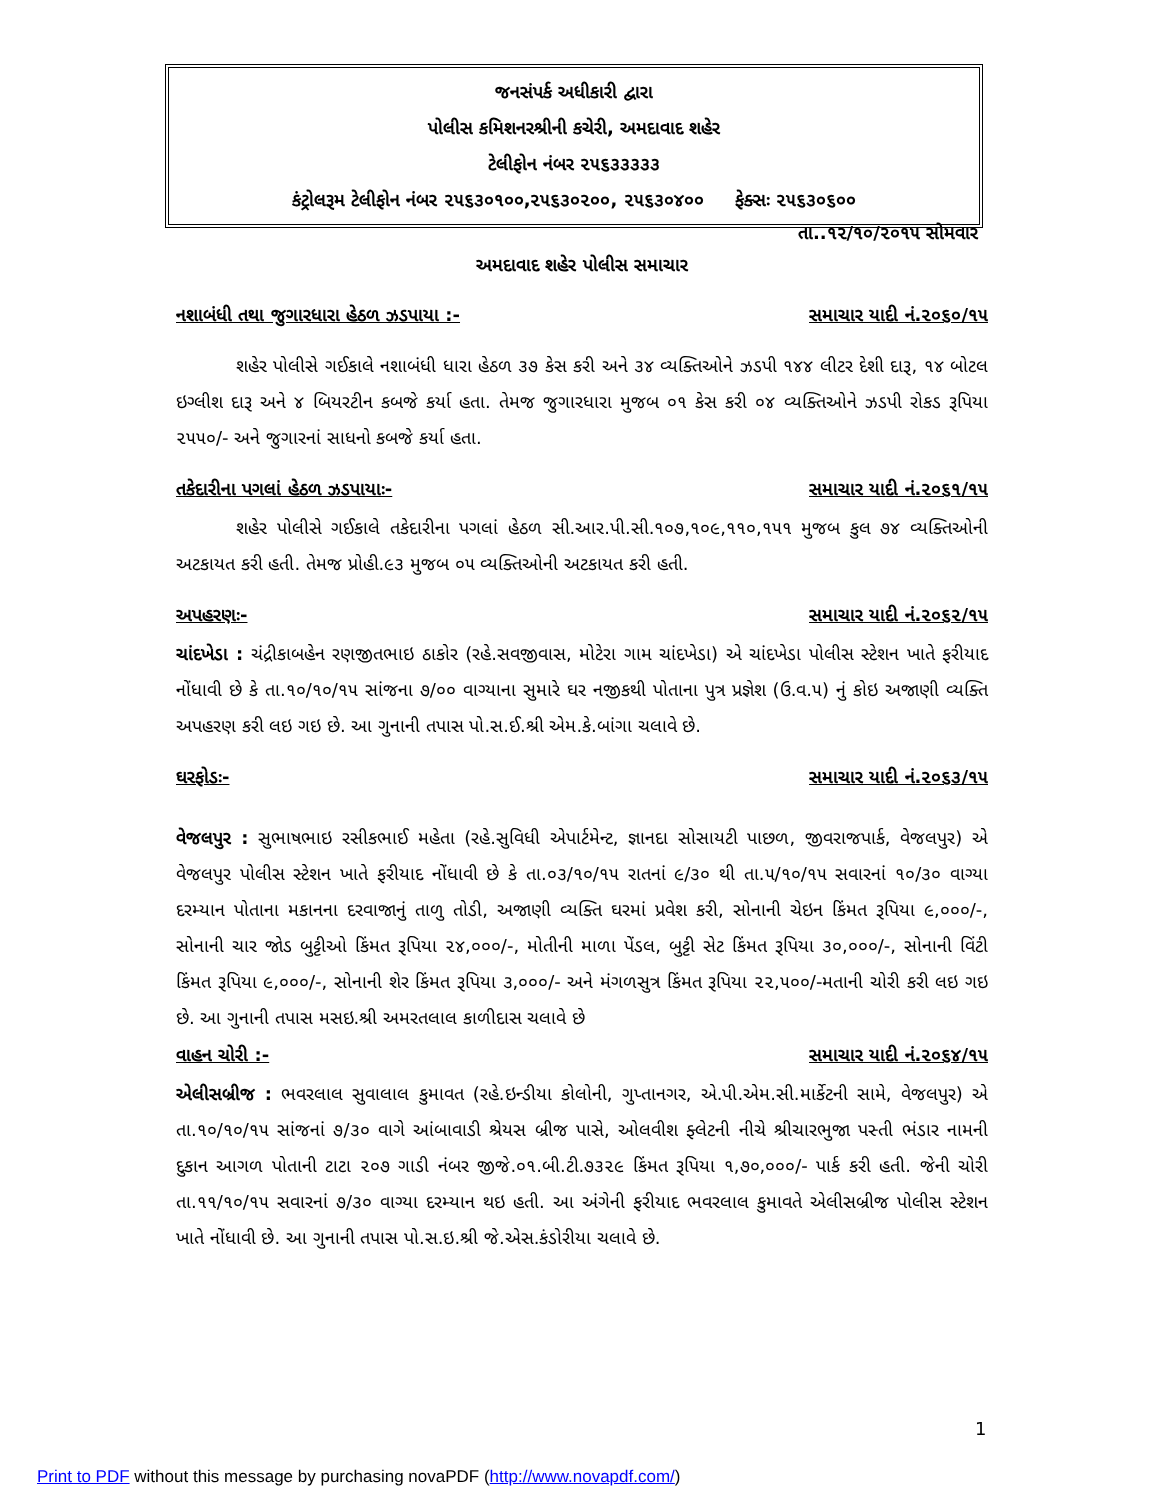જનસંપર્ક અધીકારી દ્વારા
પોલીસ કમિશનરશ્રીની કચેરી, અમદાવાદ શહેર
ટેલીફોન નંબર ૨૫૬૩૩૩૩૩
કંટ્રોલરૂમ ટેલીફોન નંબર ૨૫૬૩૦૧૦૦,૨૫૬૩૦૨૦૦, ૨૫૬૩૦૪૦૦ ફેક્સઃ ૨૫૬૩૦૬૦૦
તા..૧૨/૧૦/૨૦૧૫ સોમવાર
અમદાવાદ શહેર પોલીસ સમાચાર
નશાબંધી તથા જુગારધારા હેઠળ ઝડપાયા :- સમાચાર યાદી નં.૨૦૬૦/૧૫
શહેર પોલીસે ગઈકાલે નશાબંધી ધારા હેઠળ ૩૭ કેસ કરી અને ૩૪ વ્યક્તિઓને ઝડપી ૧૪૪ લીટર દેશી દારૂ, ૧૪ બોટલ ઇગ્લીશ દારૂ અને ૪ બિયરટીન કબજે કર્યા હતા. તેમજ જુગારધારા મુજબ ૦૧ કેસ કરી ૦૪ વ્યક્તિઓને ઝડપી રોકડ રૂપિયા ૨૫૫૦/- અને જુગારનાં સાધનો કબજે કર્યા હતા.
તકેદારીના પગલાં હેઠળ ઝડપાયાઃ- સમાચાર યાદી નં.૨૦૬૧/૧૫
શહેર પોલીસે ગઈકાલે તકેદારીના પગલાં હેઠળ સી.આર.પી.સી.૧૦૭,૧૦૯,૧૧૦,૧૫૧ મુજબ કુલ ૭૪ વ્યક્તિઓની અટકાયત કરી હતી. તેમજ પ્રોહી.૯૩ મુજબ ૦૫ વ્યક્તિઓની અટકાયત કરી હતી.
અપહરણઃ- સમાચાર યાદી નં.૨૦૬૨/૧૫
ચાંદખેડા : ચંદ્રીકાબહેન રણજીતભાઇ ઠાકોર (રહે.સવજીવાસ, મોટેરા ગામ ચાંદખેડા) એ ચાંદખેડા પોલીસ સ્ટેશન ખાતે ફરીયાદ નોંધાવી છે કે તા.૧૦/૧૦/૧૫ સાંજના ૭/૦૦ વાગ્યાના સુમારે ઘર નજીકથી પોતાના પુત્ર પ્રજ્ઞેશ (ઉ.વ.૫) નું કોઇ અજાણી વ્યક્તિ અપહરણ કરી લઇ ગઇ છે. આ ગુનાની તપાસ પો.સ.ઈ.શ્રી એમ.કે.બાંગા ચલાવે છે.
ઘરફોડઃ- સમાચાર યાદી નં.૨૦૬૩/૧૫
વેજલપુર : સુભાષભાઇ રસીકભાઈ મહેતા (રહે.સુવિધી એપાર્ટમેન્ટ, જ્ઞાનદા સોસાયટી પાછળ, જીવરાજપાર્ક, વેજલપુર) એ વેજલપુર પોલીસ સ્ટેશન ખાતે ફરીયાદ નોંધાવી છે કે તા.૦૩/૧૦/૧૫ રાતનાં ૯/૩૦ થી તા.૫/૧૦/૧૫ સવારનાં ૧૦/૩૦ વાગ્યા દરમ્યાન પોતાના મકાનના દરવાજાનું તાળુ તોડી, અજાણી વ્યક્તિ ઘરમાં પ્રવેશ કરી, સોનાની ચેઇન કિંમત રૂપિયા ૯,૦૦૦/-, સોનાની ચાર જોડ બુટ્ટીઓ કિંમત રૂપિયા ૨૪,૦૦૦/-, મોતીની માળા પેંડલ, બુટ્ટી સેટ કિંમત રૂપિયા ૩૦,૦૦૦/-, સોનાની વિંટી કિંમત રૂપિયા ૯,૦૦૦/-, સોનાની શેર કિંમત રૂપિયા ૩,૦૦૦/- અને મંગળસુત્ર કિંમત રૂપિયા ૨૨,૫૦૦/-મતાની ચોરી કરી લઇ ગઇ છે. આ ગુનાની તપાસ મસઇ.શ્રી અમરતલાલ કાળીદાસ ચલાવે છે
વાહન ચોરી :- સમાચાર યાદી નં.૨૦૬૪/૧૫
એલીસબ્રીજ : ભવરલાલ સુવાલાલ કુમાવત (રહે.ઇન્ડીયા કોલોની, ગુપ્તાનગર, એ.પી.એમ.સી.માર્કેટની સામે, વેજલપુર) એ તા.૧૦/૧૦/૧૫ સાંજનાં ૭/૩૦ વાગે આંબાવાડી શ્રેયસ બ્રીજ પાસે, ઓલવીશ ફ્લેટની નીચે શ્રીચારભુજા પસ્તી ભંડાર નામની દુકાન આગળ પોતાની ટાટા ૨૦૭ ગાડી નંબર જીજે.૦૧.બી.ટી.૭૩૨૯ કિંમત રૂપિયા ૧,૭૦,૦૦૦/- પાર્ક કરી હતી. જેની ચોરી તા.૧૧/૧૦/૧૫ સવારનાં ૭/૩૦ વાગ્યા દરમ્યાન થઇ હતી. આ અંગેની ફરીયાદ ભવરલાલ કુમાવતે એલીસબ્રીજ પોલીસ સ્ટેશન ખાતે નોંધાવી છે. આ ગુનાની તપાસ પો.સ.ઇ.શ્રી જે.એસ.કંડોરીયા ચલાવે છે.
1
Print to PDF without this message by purchasing novaPDF (http://www.novapdf.com/)